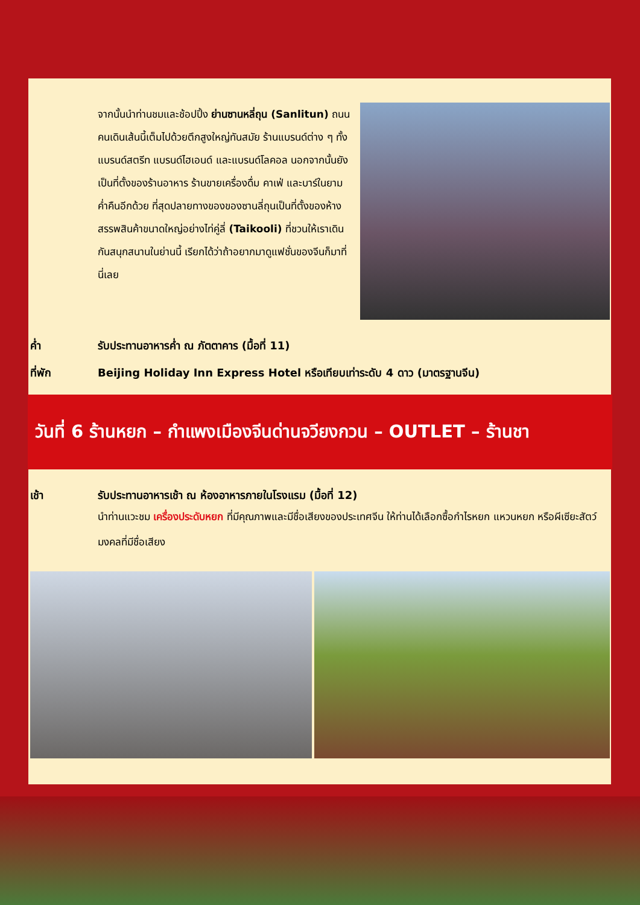จากนั้นนำท่านชมและช้อปปิ้ง ย่านซานหลี่ถุน (Sanlitun) ถนนคนเดินเส้นนี้เต็มไปด้วยตึกสูงใหญ่ทันสมัย ร้านแบรนด์ต่าง ๆ ทั้งแบรนด์สตรีท แบรนด์ไฮเอนด์ และแบรนด์โลคอล นอกจากนั้นยังเป็นที่ตั้งของร้านอาหาร ร้านขายเครื่องดื่ม คาเฟ่ และบาร์ในยามค่ำคืนอีกด้วย ที่สุดปลายทางของของซานลี่ถุนเป็นที่ตั้งของห้างสรรพสินค้าขนาดใหญ่อย่างไท่คู่ลี่ (Taikooli) ที่ชวนให้เราเดินกันสนุกสนานในย่านนี้ เรียกได้ว่าถ้าอยากมาดูแฟชั่นของจีนก็มาที่นี่เลย
ค่ำ รับประทานอาหารค่ำ ณ ภัตตาคาร (มื้อที่ 11)
ที่พัก Beijing Holiday Inn Express Hotel หรือเทียบเท่าระดับ 4 ดาว (มาตรฐานจีน)
วันที่ 6 ร้านหยก – กำแพงเมืองจีนด่านจวียงกวน – OUTLET – ร้านชา
เช้า รับประทานอาหารเช้า ณ ห้องอาหารภายในโรงแรม (มื้อที่ 12)
นำท่านแวะชม เครื่องประดับหยก ที่มีคุณภาพและมีชื่อเสียงของประเทศจีน ให้ท่านได้เลือกซื้อกำไรหยก แหวนหยก หรือผีเซียะสัตว์มงคลที่มีชื่อเสียง